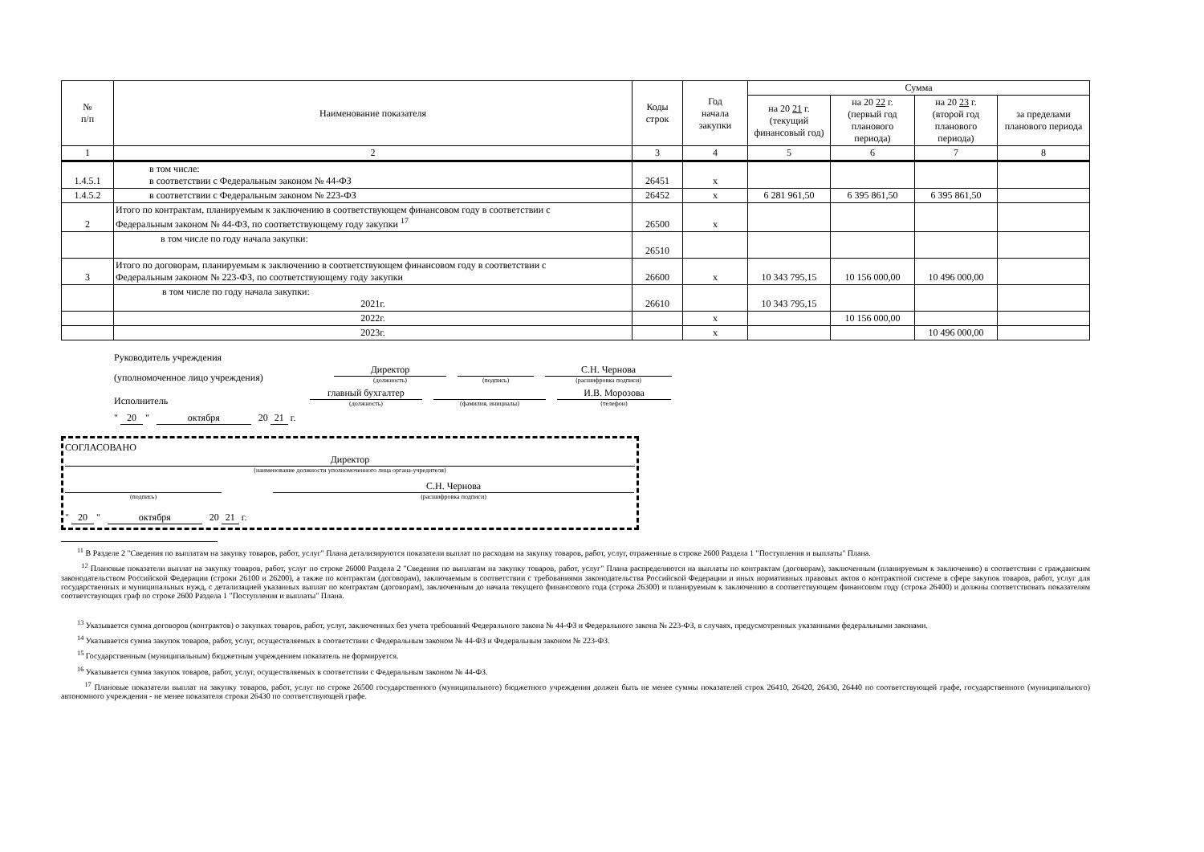| № п/п | Наименование показателя | Коды строк | Год начала закупки | Сумма | | | |
| --- | --- | --- | --- | --- | --- | --- | --- |
| | | | | на 20 21 г. (текущий финансовый год) | на 20 22 г. (первый год планового периода) | на 20 23 г. (второй год планового периода) | за пределами планового периода |
| 1 | 2 | 3 | 4 | 5 | 6 | 7 | 8 |
| 1.4.5.1 | в том числе: в соответствии с Федеральным законом № 44-ФЗ | 26451 | x | | | | |
| 1.4.5.2 | в соответствии с Федеральным законом № 223-ФЗ | 26452 | x | 6 281 961,50 | 6 395 861,50 | 6 395 861,50 | |
| 2 | Итого по контрактам, планируемым к заключению в соответствующем финансовом году в соответствии с Федеральным законом № 44-ФЗ, по соответствующему году закупки <sup>17</sup> | 26500 | x | | | | |
| | в том числе по году начала закупки: | 26510 | | | | | |
| 3 | Итого по договорам, планируемым к заключению в соответствующем финансовом году в соответствии с Федеральным законом № 223-ФЗ, по соответствующему году закупки | 26600 | x | 10 343 795,15 | 10 156 000,00 | 10 496 000,00 | |
| | в том числе по году начала закупки: 2021г. | 26610 | | 10 343 795,15 | | | |
| | 2022г. | | x | | 10 156 000,00 | | |
| | 2023г. | | x | | | 10 496 000,00 | |
Руководитель учреждения
(уполномоченное лицо учреждения) Директор
(должность)
(подпись)
С.Н. Чернова
(расшифровка подписи)
Исполнитель главный бухгалтер
(должность)
(фамилия, инициалы)
И.В. Морозова
(телефон)
" 20 " октября 20 21 г.
СОГЛАСОВАНО
Директор
(наименование должности уполномоченного лица органа-учредителя)
(подпись)
С.Н. Чернова
(расшифровка подписи)
" 20 " октября 20 21 г.
<sup>11</sup> В Разделе 2 "Сведения по выплатам на закупку товаров, работ, услуг" Плана детализируются показатели выплат по расходам на закупку товаров, работ, услуг, отраженные в строке 2600 Раздела 1 "Поступления и выплаты" Плана.
<sup>12</sup> Плановые показатели выплат на закупку товаров, работ, услуг по строке 26000 Раздела 2 "Сведения по выплатам на закупку товаров, работ, услуг" Плана распределяются на выплаты по контрактам (договорам), заключенным (планируемым к заключению) в соответствии с гражданским законодательством Российской Федерации (строки 26100 и 26200), а также по контрактам (договорам), заключаемым в соответствии с требованиями законодательства Российской Федерации и иных нормативных правовых актов о контрактной системе в сфере закупок товаров, работ, услуг для государственных и муниципальных нужд, с детализацией указанных выплат по контрактам (договорам), заключенным до начала текущего финансового года (строка 26300) и планируемым к заключению в соответствующем финансовом году (строка 26400) и должны соответствовать показателям соответствующих граф по строке 2600 Раздела 1 "Поступления и выплаты" Плана.
<sup>13</sup> Указывается сумма договоров (контрактов) о закупках товаров, работ, услуг, заключенных без учета требований Федерального закона № 44-ФЗ и Федерального закона № 223-ФЗ, в случаях, предусмотренных указанными федеральными законами.
<sup>14</sup> Указывается сумма закупок товаров, работ, услуг, осуществляемых в соответствии с Федеральным законом № 44-ФЗ и Федеральным законом № 223-ФЗ.
<sup>15</sup> Государственным (муниципальным) бюджетным учреждением показатель не формируется.
<sup>16</sup> Указывается сумма закупок товаров, работ, услуг, осуществляемых в соответствии с Федеральным законом № 44-ФЗ.
<sup>17</sup> Плановые показатели выплат на закупку товаров, работ, услуг по строке 26500 государственного (муниципального) бюджетного учреждения должен быть не менее суммы показателей строк 26410, 26420, 26430, 26440 по соответствующей графе, государственного (муниципального) автономного учреждения - не менее показателя строки 26430 по соответствующей графе.